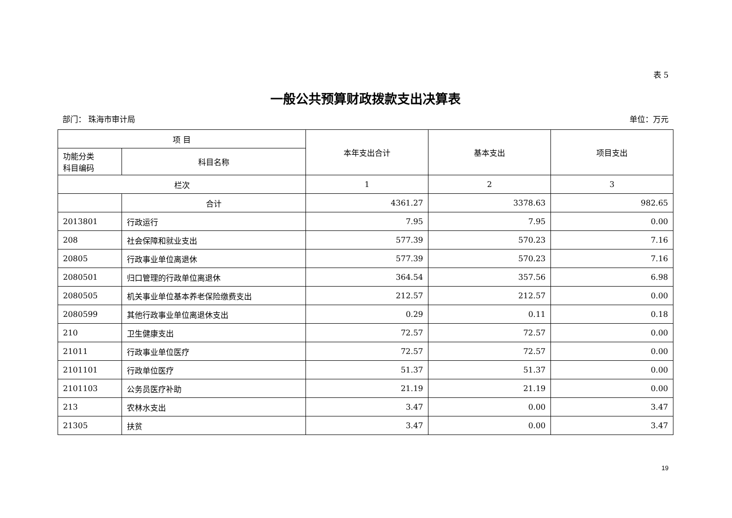表 5
一般公共预算财政拨款支出决算表
部门： 珠海市审计局 单位：万元
| 项 目 | | 本年支出合计 | 基本支出 | 项目支出 |
| --- | --- | --- | --- | --- |
| 功能分类 科目编码 | 科目名称 | | | |
| 栏次 | | 1 | 2 | 3 |
| | 合计 | 4361.27 | 3378.63 | 982.65 |
| 2013801 | 行政运行 | 7.95 | 7.95 | 0.00 |
| 208 | 社会保障和就业支出 | 577.39 | 570.23 | 7.16 |
| 20805 | 行政事业单位离退休 | 577.39 | 570.23 | 7.16 |
| 2080501 | 归口管理的行政单位离退休 | 364.54 | 357.56 | 6.98 |
| 2080505 | 机关事业单位基本养老保险缴费支出 | 212.57 | 212.57 | 0.00 |
| 2080599 | 其他行政事业单位离退休支出 | 0.29 | 0.11 | 0.18 |
| 210 | 卫生健康支出 | 72.57 | 72.57 | 0.00 |
| 21011 | 行政事业单位医疗 | 72.57 | 72.57 | 0.00 |
| 2101101 | 行政单位医疗 | 51.37 | 51.37 | 0.00 |
| 2101103 | 公务员医疗补助 | 21.19 | 21.19 | 0.00 |
| 213 | 农林水支出 | 3.47 | 0.00 | 3.47 |
| 21305 | 扶贫 | 3.47 | 0.00 | 3.47 |
19